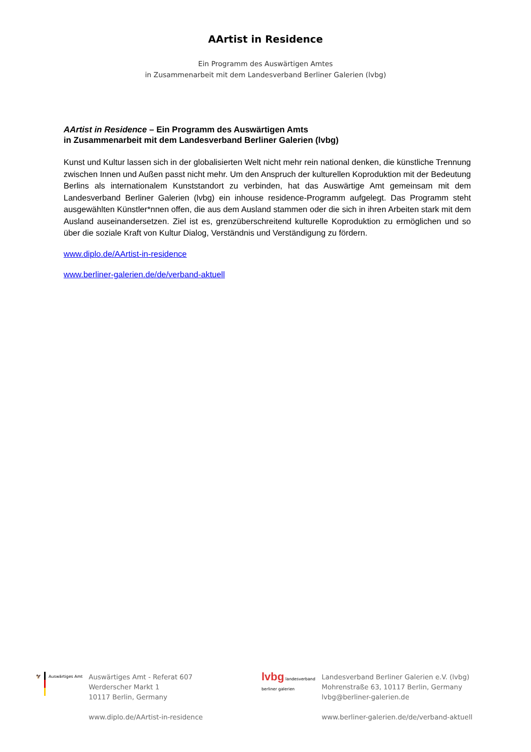AArtist in Residence
Ein Programm des Auswärtigen Amtes
in Zusammenarbeit mit dem Landesverband Berliner Galerien (lvbg)
AArtist in Residence – Ein Programm des Auswärtigen Amts
in Zusammenarbeit mit dem Landesverband Berliner Galerien (lvbg)
Kunst und Kultur lassen sich in der globalisierten Welt nicht mehr rein national denken, die künstliche Trennung zwischen Innen und Außen passt nicht mehr. Um den Anspruch der kulturellen Koproduktion mit der Bedeutung Berlins als internationalem Kunststandort zu verbinden, hat das Auswärtige Amt gemeinsam mit dem Landesverband Berliner Galerien (lvbg) ein inhouse residence-Programm aufgelegt. Das Programm steht ausgewählten Künstler*nnen offen, die aus dem Ausland stammen oder die sich in ihren Arbeiten stark mit dem Ausland auseinandersetzen. Ziel ist es, grenzüberschreitend kulturelle Koproduktion zu ermöglichen und so über die soziale Kraft von Kultur Dialog, Verständnis und Verständigung zu fördern.
www.diplo.de/AArtist-in-residence
www.berliner-galerien.de/de/verband-aktuell
🦅 Auswärtiges Amt
Auswärtiges Amt - Referat 607
Werderscher Markt 1
10117 Berlin, Germany
www.diplo.de/AArtist-in-residence
lvbg landesverband berliner galerien
Landesverband Berliner Galerien e.V. (lvbg)
Mohrenstraße 63, 10117 Berlin, Germany
lvbg@berliner-galerien.de
www.berliner-galerien.de/de/verband-aktuell